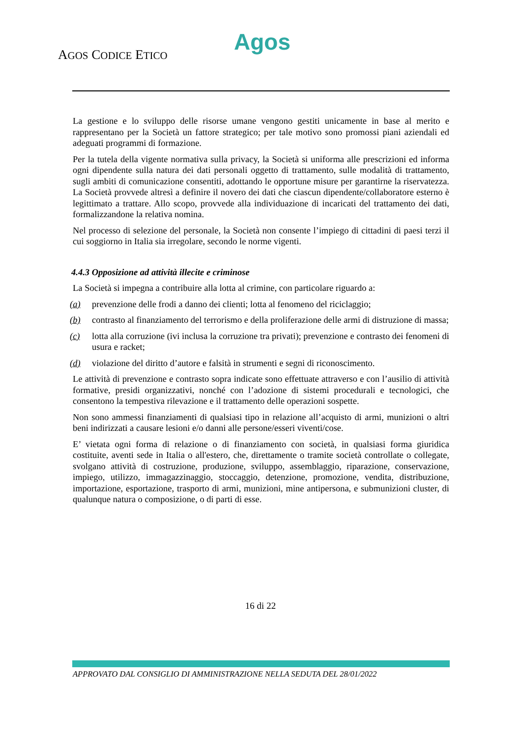Agos
AGOS CODICE ETICO
La gestione e lo sviluppo delle risorse umane vengono gestiti unicamente in base al merito e rappresentano per la Società un fattore strategico; per tale motivo sono promossi piani aziendali ed adeguati programmi di formazione.
Per la tutela della vigente normativa sulla privacy, la Società si uniforma alle prescrizioni ed informa ogni dipendente sulla natura dei dati personali oggetto di trattamento, sulle modalità di trattamento, sugli ambiti di comunicazione consentiti, adottando le opportune misure per garantirne la riservatezza. La Società provvede altresì a definire il novero dei dati che ciascun dipendente/collaboratore esterno è legittimato a trattare. Allo scopo, provvede alla individuazione di incaricati del trattamento dei dati, formalizzandone la relativa nomina.
Nel processo di selezione del personale, la Società non consente l’impiego di cittadini di paesi terzi il cui soggiorno in Italia sia irregolare, secondo le norme vigenti.
4.4.3 Opposizione ad attività illecite e criminose
La Società si impegna a contribuire alla lotta al crimine, con particolare riguardo a:
(a) prevenzione delle frodi a danno dei clienti; lotta al fenomeno del riciclaggio;
(b) contrasto al finanziamento del terrorismo e della proliferazione delle armi di distruzione di massa;
(c) lotta alla corruzione (ivi inclusa la corruzione tra privati); prevenzione e contrasto dei fenomeni di usura e racket;
(d) violazione del diritto d’autore e falsità in strumenti e segni di riconoscimento.
Le attività di prevenzione e contrasto sopra indicate sono effettuate attraverso e con l’ausilio di attività formative, presidi organizzativi, nonché con l’adozione di sistemi procedurali e tecnologici, che consentono la tempestiva rilevazione e il trattamento delle operazioni sospette.
Non sono ammessi finanziamenti di qualsiasi tipo in relazione all’acquisto di armi, munizioni o altri beni indirizzati a causare lesioni e/o danni alle persone/esseri viventi/cose.
E’ vietata ogni forma di relazione o di finanziamento con società, in qualsiasi forma giuridica costituite, aventi sede in Italia o all'estero, che, direttamente o tramite società controllate o collegate, svolgano attività di costruzione, produzione, sviluppo, assemblaggio, riparazione, conservazione, impiego, utilizzo, immagazzinaggio, stoccaggio, detenzione, promozione, vendita, distribuzione, importazione, esportazione, trasporto di armi, munizioni, mine antipersona, e submunizioni cluster, di qualunque natura o composizione, o di parti di esse.
16 di 22
APPROVATO DAL CONSIGLIO DI AMMINISTRAZIONE NELLA SEDUTA DEL 28/01/2022